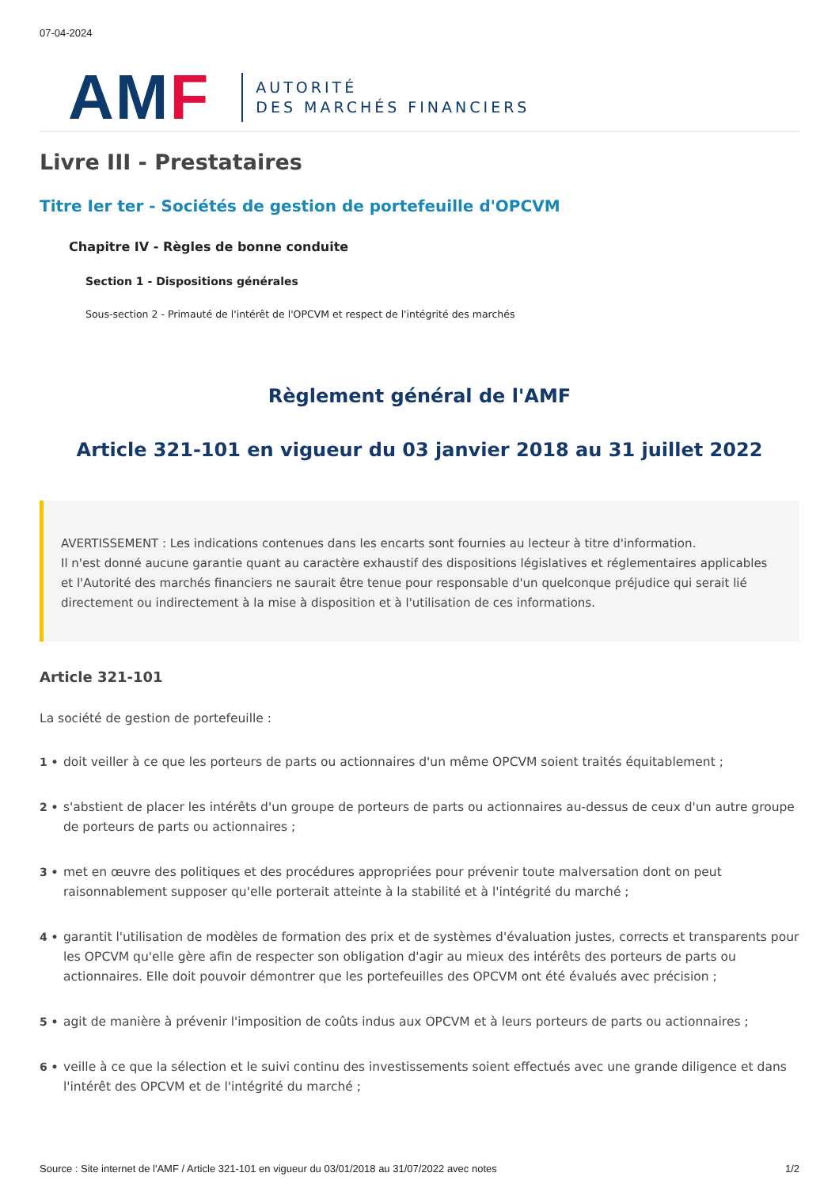07-04-2024
AMF
AUTORITÉ
DES MARCHÉS FINANCIERS
Livre III - Prestataires
Titre Ier ter - Sociétés de gestion de portefeuille d'OPCVM
Chapitre IV - Règles de bonne conduite
Section 1 - Dispositions générales
Sous-section 2 - Primauté de l'intérêt de l'OPCVM et respect de l'intégrité des marchés
Règlement général de l'AMF
Article 321-101 en vigueur du 03 janvier 2018 au 31 juillet 2022
AVERTISSEMENT : Les indications contenues dans les encarts sont fournies au lecteur à titre d'information.
Il n'est donné aucune garantie quant au caractère exhaustif des dispositions législatives et réglementaires applicables et l'Autorité des marchés financiers ne saurait être tenue pour responsable d'un quelconque préjudice qui serait lié directement ou indirectement à la mise à disposition et à l'utilisation de ces informations.
Article 321-101
La société de gestion de portefeuille :
1 • doit veiller à ce que les porteurs de parts ou actionnaires d'un même OPCVM soient traités équitablement ;
2 • s'abstient de placer les intérêts d'un groupe de porteurs de parts ou actionnaires au-dessus de ceux d'un autre groupe de porteurs de parts ou actionnaires ;
3 • met en œuvre des politiques et des procédures appropriées pour prévenir toute malversation dont on peut raisonnablement supposer qu'elle porterait atteinte à la stabilité et à l'intégrité du marché ;
4 • garantit l'utilisation de modèles de formation des prix et de systèmes d'évaluation justes, corrects et transparents pour les OPCVM qu'elle gère afin de respecter son obligation d'agir au mieux des intérêts des porteurs de parts ou actionnaires. Elle doit pouvoir démontrer que les portefeuilles des OPCVM ont été évalués avec précision ;
5 • agit de manière à prévenir l'imposition de coûts indus aux OPCVM et à leurs porteurs de parts ou actionnaires ;
6 • veille à ce que la sélection et le suivi continu des investissements soient effectués avec une grande diligence et dans l'intérêt des OPCVM et de l'intégrité du marché ;
Source : Site internet de l'AMF / Article 321-101 en vigueur du 03/01/2018 au 31/07/2022 avec notes 1/2